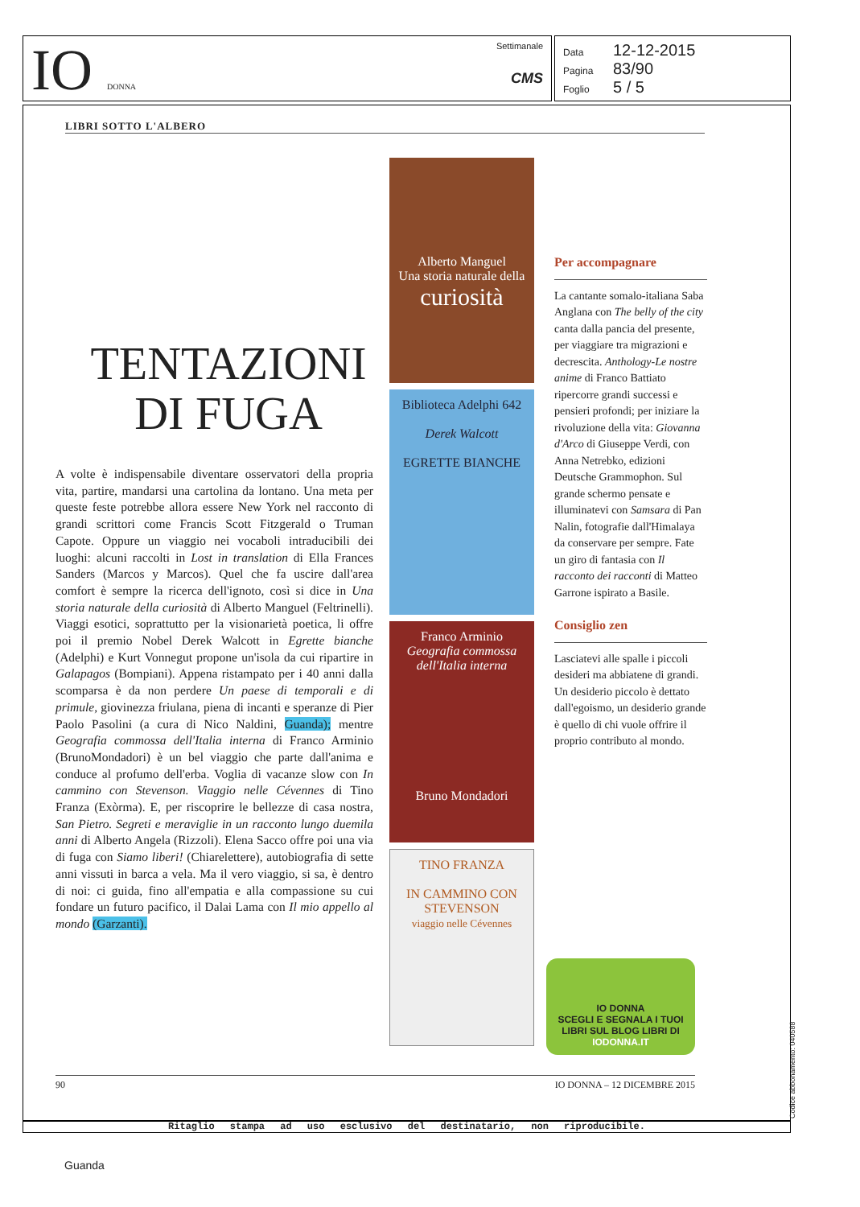IO DONNA
Settimanale
CMS
Data 12-12-2015
Pagina 83/90
Foglio 5 / 5
LIBRI SOTTO L'ALBERO
TENTAZIONI
DI FUGA
A volte è indispensabile diventare osservatori della propria vita, partire, mandarsi una cartolina da lontano. Una meta per queste feste potrebbe allora essere New York nel racconto di grandi scrittori come Francis Scott Fitzgerald o Truman Capote. Oppure un viaggio nei vocaboli intraducibili dei luoghi: alcuni raccolti in Lost in translation di Ella Frances Sanders (Marcos y Marcos). Quel che fa uscire dall'area comfort è sempre la ricerca dell'ignoto, così si dice in Una storia naturale della curiosità di Alberto Manguel (Feltrinelli). Viaggi esotici, soprattutto per la visionarietà poetica, li offre poi il premio Nobel Derek Walcott in Egrette bianche (Adelphi) e Kurt Vonnegut propone un'isola da cui ripartire in Galapagos (Bompiani). Appena ristampato per i 40 anni dalla scomparsa è da non perdere Un paese di temporali e di primule, giovinezza friulana, piena di incanti e speranze di Pier Paolo Pasolini (a cura di Nico Naldini, Guanda); mentre Geografia commossa dell'Italia interna di Franco Arminio (BrunoMondadori) è un bel viaggio che parte dall'anima e conduce al profumo dell'erba. Voglia di vacanze slow con In cammino con Stevenson. Viaggio nelle Cévennes di Tino Franza (Exòrma). E, per riscoprire le bellezze di casa nostra, San Pietro. Segreti e meraviglie in un racconto lungo duemila anni di Alberto Angela (Rizzoli). Elena Sacco offre poi una via di fuga con Siamo liberi! (Chiarelettere), autobiografia di sette anni vissuti in barca a vela. Ma il vero viaggio, si sa, è dentro di noi: ci guida, fino all'empatia e alla compassione su cui fondare un futuro pacifico, il Dalai Lama con Il mio appello al mondo (Garzanti).
Alberto Manguel
Una storia naturale della
curiosità
Biblioteca Adelphi 642
Derek Walcott
EGRETTE BIANCHE
Franco Arminio
Geografia commossa dell'Italia interna
Bruno Mondadori
TINO FRANZA
IN CAMMINO CON STEVENSON
viaggio nelle Cévennes
Per accompagnare
La cantante somalo-italiana Saba Anglana con The belly of the city canta dalla pancia del presente, per viaggiare tra migrazioni e decrescita. Anthology-Le nostre anime di Franco Battiato ripercorre grandi successi e pensieri profondi; per iniziare la rivoluzione della vita: Giovanna d'Arco di Giuseppe Verdi, con Anna Netrebko, edizioni Deutsche Grammophon. Sul grande schermo pensate e illuminatevi con Samsara di Pan Nalin, fotografie dall'Himalaya da conservare per sempre. Fate un giro di fantasia con Il racconto dei racconti di Matteo Garrone ispirato a Basile.
Consiglio zen
Lasciatevi alle spalle i piccoli desideri ma abbiatene di grandi. Un desiderio piccolo è dettato dall'egoismo, un desiderio grande è quello di chi vuole offrire il proprio contributo al mondo.
IO DONNA
SCEGLI E SEGNALA I TUOI LIBRI SUL BLOG LIBRI DI
IODONNA.IT
90 IO DONNA – 12 DICEMBRE 2015
Ritaglio stampa ad uso esclusivo del destinatario, non riproducibile. Codice abbonamento: 040588
Guanda